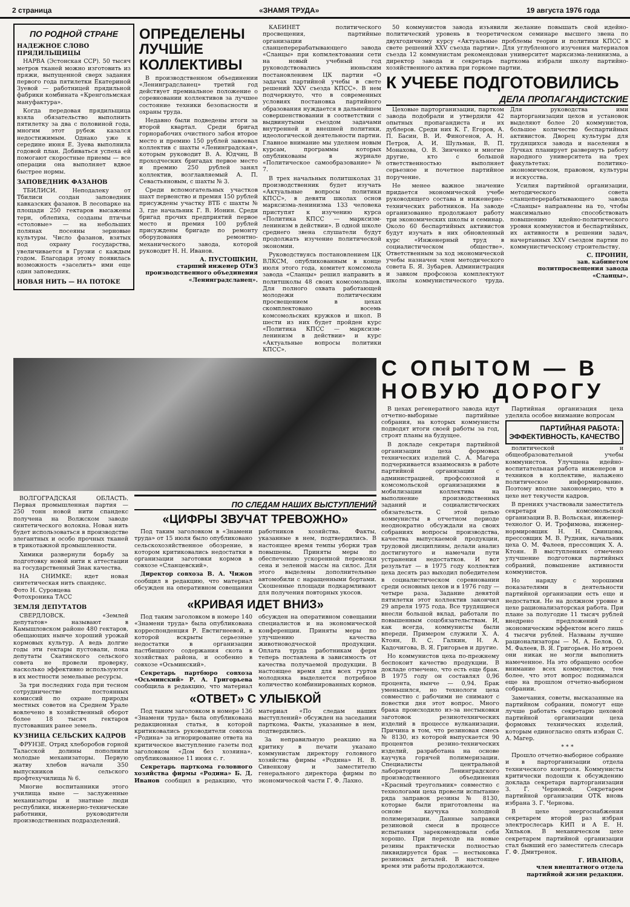2 страница «ЗНАМЯ ТРУДА» 19 августа 1976 года
ПО РОДНОЙ СТРАНЕ
НАДЕЖНОЕ СЛОВО ПРЯДИЛЬЩИЦЫ
НАРВА (Эстонская ССР). 50 тысяч метров тканей можно изготовить из пряжи, выпущенной сверх задания первого года пятилетки Екатериной Зуевой — работницей прядильной фабрики комбината «Кренгольмская мануфактура».
Когда передовая прядильщица взяла обязательство выполнить пятилетку за два с половиной года, многим этот рубеж казался недостижимым. Однако уже к середине июня Е. Зуева выполнила годовой план. Добиваться успеха ей помогают скоростные приемы — все операции она выполняет вдвое быстрее нормы.
ЗАПОВЕДНИК ФАЗАНОВ
ТБИЛИСИ. Неподалеку от Тбилиси создан заповедник кавказских фазанов. В лесопарке на площади 250 гектаров высажены терн, облепиха, созданы птичьи «столовые» — на небольших полянах посеяны зерновые культуры. Число фазанов, взятых под охрану государства, увеличивается в Грузии с каждым годом. Благодаря этому появилась возможность «заселить» ими еще один заповедник.
НОВАЯ НИТЬ — НА ПОТОКЕ
ОПРЕДЕЛЕНЫ ЛУЧШИЕ КОЛЛЕКТИВЫ
В производственном объединении «Ленинградсланец» третий год действует премиальное положение о соревновании коллективов за лучшее состояние техники безопасности и охраны труда.
Недавно были подведены итоги за второй квартал. Среди бригад горнорабочих очистного забоя второе место и премию 150 рублей завоевал коллектив с шахты «Ленинградская», которым руководит В. А. Юдчиц. В проходческих бригадах первое место и премию 250 рублей занял коллектив, возглавляемый А. П. Севастьяновым, с шахты № 3.
Среди вспомогательных участков шахт первенство и премия 150 рублей присуждены участку ВТБ с шахты № 3, где начальник Г. В. Ионин. Среди бригад прочих предприятий первое место и премия 100 рублей присуждены бригаде по ремонту оборудования ремонтно-механического завода, которой руководит Н. Н. Иванов.
А. ПУСТОШКИН,
старший инженер ОТиЗ производственного объединения «Ленинградсланец».
КАБИНЕТ политического просвещения, партийные организации сланцеперерабатывающего завода «Сланцы» при копмлектовании сети на новый учебный год руководствовались июньским постановлением ЦК партии «О задачах партийной учебы в свете решений XXV съезда КПСС». В нем подчеркнуто, что в современных условиях постановка партийного образования нуждается в дальнейшем совершенствовании в соответствии с выдвинутыми съездом задачами внутренней и внешней политики, идеологической деятельности партии. Главное внимание мы уделяем новым курсам, программы которых опубликованы в журнале «Политическое самообразование» № 7.
В трех начальных политшколах 31 производственник будет изучать «Актуальные вопросы политики КПСС», в девяти школах основ марксизма-ленинизма 133 человека приступят к изучению курса «Политика КПСС — марксизм-ленинизм в действии». В одной школе среднего звена слушатели будут продолжать изучение политической экономии.
Руководствуясь постановлением ЦК ВЛКСМ, опубликованным в конце июля этого года, комитет комсомола завода «Сланцы» решил направить в политшколы 48 своих комсомольцев. Для полного охвата работающей молодежи политическим просвещением в цехах скомплектовано восемь комсомольских кружков и школ. В шести из них будет пройден курс «Политика КПСС — марксизм-ленинизм в действии» и курс «Актуальные вопросы политики КПСС».
50 коммунистов завода изъявили желание повышать свой идейно-политический уровень в теоретическом семинаре высшего звена по двухгодичному курсу «Актуальные проблемы теории и политики КПСС в свете решений XXV съезда партии». Для углубленного изучения материалов съезда 12 коммунистам рекомендован университет марксизма-ленинизма, а директор завода и секретарь парткома избрали школу партийно-хозяйственного актива при горкоме партии.
К УЧЕБЕ ПОДГОТОВИЛИСЬ
ДЕЛА ПРОПАГАНДИСТСКИЕ
Цеховые парторганизации, партком завода подобрали и утвердили 42 опытных пропагандиста и их дублеров. Среди них К. Г. Егоров, А. П. Басин, В. И. Финогенов, А. Н. Петров, А. И. Шульман, В. П. Монахова, О. В. Зинченко и многие другие, кто с большой ответственностью выполняет серьезное и почетное партийное поручение.
Не менее важное значение придается экономической учебе руководящего состава и инженерно-технических работников. На заводе организованно продолжают работу три экономических школы и семинар. Около 60 беспартийных активистов будут изучать в них обновленный курс «Инженерный труд в социалистическом обществе». Ответственным за ход экономической учебы назначен член методического совета Б. Я. Зубарев. Администрация и завком профсоюза комплектуют школы коммунистического труда. Для руководства ими парторганизации цехов и установок выделяют более 20 коммунистов, большое количество беспартийных активистов. Дворец культуры для трудящихся завода и населения в Лучках планирует развернуть работу народного университета на трех факультетах: политико-экономическом, правовом, культуры и искусства.
Усилия партийной организации, методического совета сланцеперерабатывающего завода «Сланцы» направлены на то, чтобы максимально способствовать повышению идейно-политического уровня коммунистов и беспартийных, их активности в решении задач, начертанных XXV съездом партии по коммунистическому строительству.
С. ПРОНИН,
зав. кабинетом политпросвещения завода «Сланцы».
ВОЛГОГРАДСКАЯ ОБЛАСТЬ. Первая промышленная партия — 250 тонн новой нити спандекс получена на Волжском заводе синтетического волокна. Новая нить будет использоваться в производстве элегантных и особо прочных тканей в трикотажной промышленности.
Химики развернули борьбу за подготовку новой нити к аттестации на государственный Знак качества.
НА СНИМКЕ: идет новая синтетическая нить спандекс.
Фото Н. Суровцева
Фотохроника ТАСС
ЗЕМЛЯ ДЕПУТАТОВ
СВЕРДЛОВСК. «Землей депутатов» называют в Камышловском районе 480 гектаров, обещающих нынче хороший урожай кормовых культур. А ведь долгие годы эти гектары пустовали, пока депутаты Скатинского сельского совета не провели проверку, насколько эффективно используются в их местности земельные ресурсы.
За три последних года при тесном сотрудничестве постоянных комиссий по охране природы местных советов на Среднем Урале вовлечено в хозяйственный оборот более 18 тысяч гектаров пустовавших ранее земель.
КУЗНИЦА СЕЛЬСКИХ КАДРОВ
ФРУНЗЕ. Отряд хлеборобов горной Таласской долины пополнили молодые механизаторы. Первую жатву хлебов начали 350 выпускников сельского профтехучилища № 6.
Многие воспитанники этого училища ныне — заслуженные механизаторы и знатные люди республики, инженерно-технические работники, руководители производственных подразделений.
ПО СЛЕДАМ НАШИХ ВЫСТУПЛЕНИЙ
«ЦИФРЫ ЗВУЧАТ ТРЕВОЖНО»
Под таким заголовком в «Знамени труда» от 15 июля было опубликовано сельскохозяйственное обозрение, в котором критиковались недостатки в организации заготовки кормов в совхозе «Сланцевский».
Директор совхоза В. А. Чижов сообщил в редакцию, что материал обсужден на оперативном совещании работников хозяйства. Факты, указанные в нем, подтвердились. В настоящее время темпы уборки трав повышены. Приняты меры по обеспечению ускоренной перевозки сена и зеленой массы на силос. Для этого выделены дополнительные автомобили с наращенными бортами. Скошенные площади подкармливают для получения повторных укосов.
«КРИВАЯ ИДЕТ ВНИЗ»
Под таким заголовком в номере 140 «Знамени труда» была опубликована корреспонденция Р. Евстигнеевой, в которой вскрыты серьезные недостатки в организации пастбищного содержания скота в хозяйствах района, и особенно в совхозе «Осьминский».
Секретарь партбюро совхоза «Осьминский» Р. А. Григорьева сообщила в редакцию, что материал обсужден на оперативном совещании специалистов и на экономической конференции. Приняты меры по улучшению качества животноводческой продукции. Оплата труда работникам ферм теперь поставлена в зависимость от качества получаемой продукции. В настоящее время для всех гуртов молодняка выделяется потребное количество комбинированных кормов.
«ОТВЕТ» С УЛЫБКОЙ
Под таким заголовком в номере 136 «Знамени труда» была опубликована редакционная статья, в которой критиковались руководители совхоза «Родина» за игнорирование ответа на критическое выступление газеты под заголовком «Дом без хозяина», опубликованное 11 июня с. г.
Секретарь парткома головного хозяйства фирмы «Родина» Б. Д. Иванов сообщил в редакцию, что материал «По следам наших выступлений» обсужден на заседании парткома. Факты, указанные в нем, подтвердились.
За неправильную реакцию на критику в печати указано коммунистам директору головного хозяйства фирмы «Родина» Н. В. Сивенкову и заместителю генерального директора фирмы по экономической части Г. Ф. Лахно.
С ОПЫТОМ — В НОВУЮ ДОРОГУ
В цехах регенератного завода идут отчетно-выборные партийные собрания, на которых коммунисты подводят итоги своей работы за год, строят планы на будущее.
В докладе секретаря партийной организации цеха формовых технических изделий С. А. Магера подчеркивается взаимосвязь в работе партийной организации с администрацией, профсоюзной и комсомольской организациями в мобилизации коллектива на выполнение производственных заданий и социалистических обязательств. С этой целью коммунисты в отчетном периоде неоднократно обсуждали на своих собраниях вопросы производства, качества выпускаемой продукции, трудовой дисциплины, делали анализ достигнутого и намечали пути устранения недостатков. И вот результат — в 1975 году коллектив цеха десять раз выходил победителем в социалистическом соревновании среди основных цехов и в 1976 году — четыре раза. Задание девятой пятилетки этот коллектив закончил 29 апреля 1975 года. Все трудящиеся внесли большой вклад, работали по повышенным соцобязательствам. И, как всегда, коммунисты были впереди. Примером служили Х. А. Ктоян, В. С. Галкин, Н. А. Кадочигова, В. Я. Григорьев и другие.
Но коммунистов цеха по-прежнему беспокоит качество продукции. В докладе отмечено, что есть еще брак. В 1975 году он составлял 0,96 процента, нынче — 0,94. Брак уменьшился, но технологи цеха совместно с рабочими не снимают с повестки дня этот вопрос. Много брака происходило из-за нестыковки заготовок резинотехнических изделий в процессе вулканизации. Причина в том, что резиновая смесь № 8130, из которой выпускается 90 процентов резино-технических изделий, разработана на основе каучука горячей полимеризации. Специалисты центральной лаборатории Ленинградского производственного объединения «Красный треугольник» совместно с технологами цеха провели испытание ряда заправок резины № 8130, которые были приготовлены на основе каучука холодной полимеризации. Данные заправки резиновой смеси в процессе испытания зарекомендовали себя хорошо. При переходе на новые резины практически полностью ликвидируется брак — нестыковка резиновых деталей. В настоящее время эти работы продолжаются.
Партийная организация цеха уделяла особое внимание вопросам
ПАРТИЙНАЯ РАБОТА: ЭФФЕКТИВНОСТЬ, КАЧЕСТВО
политической и общеобразовательной учебы коммунистов. Улучшена идейно-воспитательная работа инженеров и техников в коллективе, налажено политическое информирование. Поэтому вполне закономерно, что в цехе нет текучести кадров.
В прениях участвовали заместитель секретаря комсомольской организации В. В. Вольская, инженер-технолог О. И. Трофимова, инженер-нормировщик Н. Н. Свинцова, прессовщик М. В. Рудник, начальник цеха О. М. Фалеев, прессовщик Х. А. Ктоян. В выступлениях отмечено улучшение подготовки партийных собраний, повышение активности коммунистов.
Но наряду с хорошими показателями в деятельности партийной организации есть еще и недостатки. Не на должном уровне в цехе рационализаторская работа. При плане за полугодие 11 тысяч рублей внедрено предложений с экономическим эффектом всего лишь 4 тысячи рублей. Названы лучшие рационализаторы — М. А. Белов, О. М. Фалеев, В. Я. Григорьев. Но втроем они никак не могли выполнить намеченное. На это обращено особое внимание всех коммунистов, тем более, что этот вопрос поднимался еще на прошлом отчетно-выборном собрании.
Замечания, советы, высказанные на партийном собрании, помогут еще лучше работать секретарю цеховой партийной организации цеха формовых технических изделий, которым единогласно опять избран С. А. Магер.
* * *
Прошло отчетно-выборное собрание и в партоpганизации отдела технического контроля. Коммунисты критически подошли к обсуждению доклада секретаря парторганизации З. Г. Черновой. Секретарем партийной организации ОТК вновь избрана З. Г. Чернова.
В цехе энергоснабжения секретарем второй раз избран электрослесарь КИП и А Е. Н. Хильков. В механическом цехе секретарем партийной организации стал бывший его заместитель слесарь Г. Ф. Дмитренок.
Г. ИВАНОВА,
член внештатного отдела партийной жизни редакции.